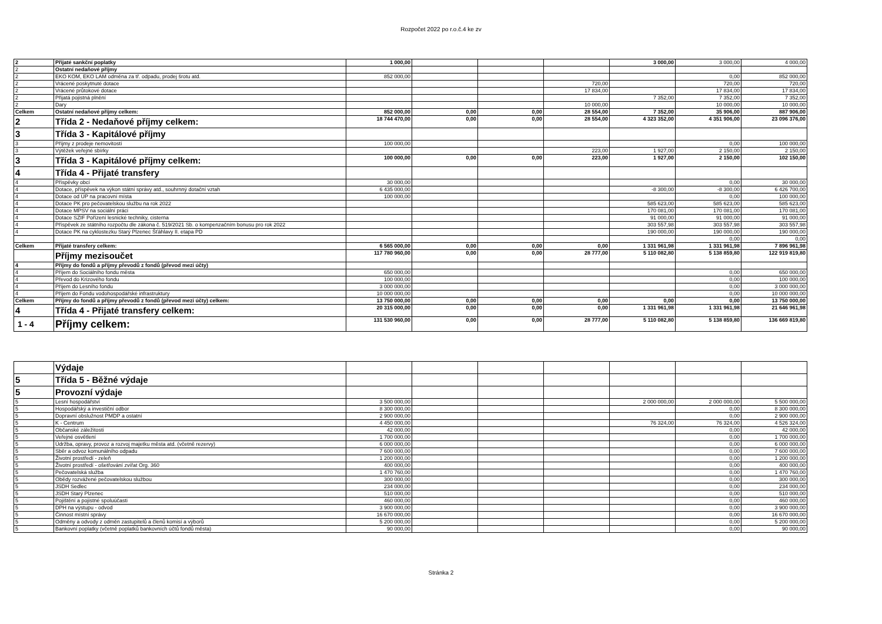Rozpočet 2022 po r.o.č.4 ke zv
| 2 | Přijaté sankční poplatky | 1 000,00 | | | | 3 000,00 | 3 000,00 | 4 000,00 |
| 2 | Ostatní nedaňové příjmy | | | | | | | |
| 2 | EKO KOM, EKO LAM odměna za tř. odpadu, prodej šrotu atd. | 852 000,00 | | | | | 0,00 | 852 000,00 |
| 2 | Vrácené poskytnuté dotace | | | | 720,00 | | 720,00 | 720,00 |
| 2 | Vrácené průtokové dotace | | | | 17 834,00 | | 17 834,00 | 17 834,00 |
| 2 | Přijatá pojistná plnění | | | | | 7 352,00 | 7 352,00 | 7 352,00 |
| 2 | Dary | | | | 10 000,00 | | 10 000,00 | 10 000,00 |
| Celkem | Ostatní nedaňové příjmy celkem: | 852 000,00 | 0,00 | 0,00 | 28 554,00 | 7 352,00 | 35 906,00 | 887 906,00 |
| 2 | Třída 2 - Nedaňové příjmy celkem: | 18 744 470,00 | 0,00 | 0,00 | 28 554,00 | 4 323 352,00 | 4 351 906,00 | 23 096 376,00 |
| 3 | Třída 3 - Kapitálové příjmy | | | | | | | |
| 3 | Příjmy z prodeje nemovitostí | 100 000,00 | | | | | 0,00 | 100 000,00 |
| 3 | Výtěžek veřejné sbírky | | | | 223,00 | 1 927,00 | 2 150,00 | 2 150,00 |
| 3 | Třída 3 - Kapitálové příjmy celkem: | 100 000,00 | 0,00 | 0,00 | 223,00 | 1 927,00 | 2 150,00 | 102 150,00 |
| 4 | Třída 4 - Přijaté transfery | | | | | | | |
| 4 | Příspěvky obcí | 30 000,00 | | | | | 0,00 | 30 000,00 |
| 4 | Dotace, příspěvek na výkon státní správy atd., souhrnný dotační vztah | 6 435 000,00 | | | | -8 300,00 | -8 300,00 | 6 426 700,00 |
| 4 | Dotace od ÚP na pracovní místa | 100 000,00 | | | | | 0,00 | 100 000,00 |
| 4 | Dotace PK pro pečovatelskou službu na rok 2022 | | | | | 585 623,00 | 585 623,00 | 585 623,00 |
| 4 | Dotace MPSV na sociální práci | | | | | 170 081,00 | 170 081,00 | 170 081,00 |
| 4 | Dotace SZIF Pořízení lesnické techniky, cisterna | | | | | 91 000,00 | 91 000,00 | 91 000,00 |
| 4 | Příspěvek ze státního rozpočtu dle zákona č. 519/2021 Sb. o kompenzačním bonusu pro rok 2022 | | | | | 303 557,98 | 303 557,98 | 303 557,98 |
| 4 | Dotace PK na cyklostezku Starý Plzenec Šťáhlavy II. etapa PD | | | | | 190 000,00 | 190 000,00 | 190 000,00 |
| | | | | | | | 0,00 | 0,00 |
| Celkem | Přijaté transfery celkem: | 6 565 000,00 | 0,00 | 0,00 | 0,00 | 1 331 961,98 | 1 331 961,98 | 7 896 961,98 |
| | Příjmy mezisoučet | 117 780 960,00 | 0,00 | 0,00 | 28 777,00 | 5 110 082,80 | 5 138 859,80 | 122 919 819,80 |
| 4 | Příjmy do fondů a příjmy převodů z fondů (převod mezi účty) | | | | | | | |
| 4 | Příjem do Sociálního fondu města | 650 000,00 | | | | | 0,00 | 650 000,00 |
| 4 | Převod do Krizového fondu | 100 000,00 | | | | | 0,00 | 100 000,00 |
| 4 | Příjem do Lesního fondu | 3 000 000,00 | | | | | 0,00 | 3 000 000,00 |
| 4 | Příjem do Fondu vodohospodářské infrastruktury | 10 000 000,00 | | | | | 0,00 | 10 000 000,00 |
| Celkem | Příjmy do fondů a příjmy převodů z fondů (převod mezi účty) celkem: | 13 750 000,00 | 0,00 | 0,00 | 0,00 | 0,00 | 0,00 | 13 750 000,00 |
| 4 | Třída 4 - Přijaté transfery celkem: | 20 315 000,00 | 0,00 | 0,00 | 0,00 | 1 331 961,98 | 1 331 961,98 | 21 646 961,98 |
| 1 - 4 | Příjmy celkem: | 131 530 960,00 | 0,00 | 0,00 | 28 777,00 | 5 110 082,80 | 5 138 859,80 | 136 669 819,80 |
| | Výdaje | | | | | | | |
| 5 | Třída 5 - Běžné výdaje | | | | | | | |
| 5 | Provozní výdaje | | | | | | | |
| 5 | Lesní hospodářství | 3 500 000,00 | | | | 2 000 000,00 | 2 000 000,00 | 5 500 000,00 |
| 5 | Hospodářský a investiční odbor | 8 300 000,00 | | | | | 0,00 | 8 300 000,00 |
| 5 | Dopravní obslužnost PMDP a ostatní | 2 900 000,00 | | | | | 0,00 | 2 900 000,00 |
| 5 | K - Centrum | 4 450 000,00 | | | | 76 324,00 | 76 324,00 | 4 526 324,00 |
| 5 | Občanské záležitosti | 42 000,00 | | | | | 0,00 | 42 000,00 |
| 5 | Veřejné osvětlení | 1 700 000,00 | | | | | 0,00 | 1 700 000,00 |
| 5 | Údržba, opravy, provoz a rozvoj majetku města atd. (včetně rezervy) | 6 000 000,00 | | | | | 0,00 | 6 000 000,00 |
| 5 | Sběr a odvoz komunálního odpadu | 7 600 000,00 | | | | | 0,00 | 7 600 000,00 |
| 5 | Životní prostředí - zeleň | 1 200 000,00 | | | | | 0,00 | 1 200 000,00 |
| 5 | Životní prostředí - ošetřování zvířat Org. 360 | 400 000,00 | | | | | 0,00 | 400 000,00 |
| 5 | Pečovatelská služba | 1 470 760,00 | | | | | 0,00 | 1 470 760,00 |
| 5 | Obědy rozvážené pečovatelskou službou | 300 000,00 | | | | | 0,00 | 300 000,00 |
| 5 | JSDH Sedlec | 234 000,00 | | | | | 0,00 | 234 000,00 |
| 5 | JSDH Starý Plzenec | 510 000,00 | | | | | 0,00 | 510 000,00 |
| 5 | Pojištění a pojistné spoluúčasti | 460 000,00 | | | | | 0,00 | 460 000,00 |
| 5 | DPH na výstupu - odvod | 3 900 000,00 | | | | | 0,00 | 3 900 000,00 |
| 5 | Činnost místní správy | 16 670 000,00 | | | | | 0,00 | 16 670 000,00 |
| 5 | Odměny a odvody z odměn zastupitelů a členů komisí a výborů | 5 200 000,00 | | | | | 0,00 | 5 200 000,00 |
| 5 | Bankovní poplatky (včetně poplatků bankovních účtů fondů města) | 90 000,00 | | | | | 0,00 | 90 000,00 |
Stránka 2